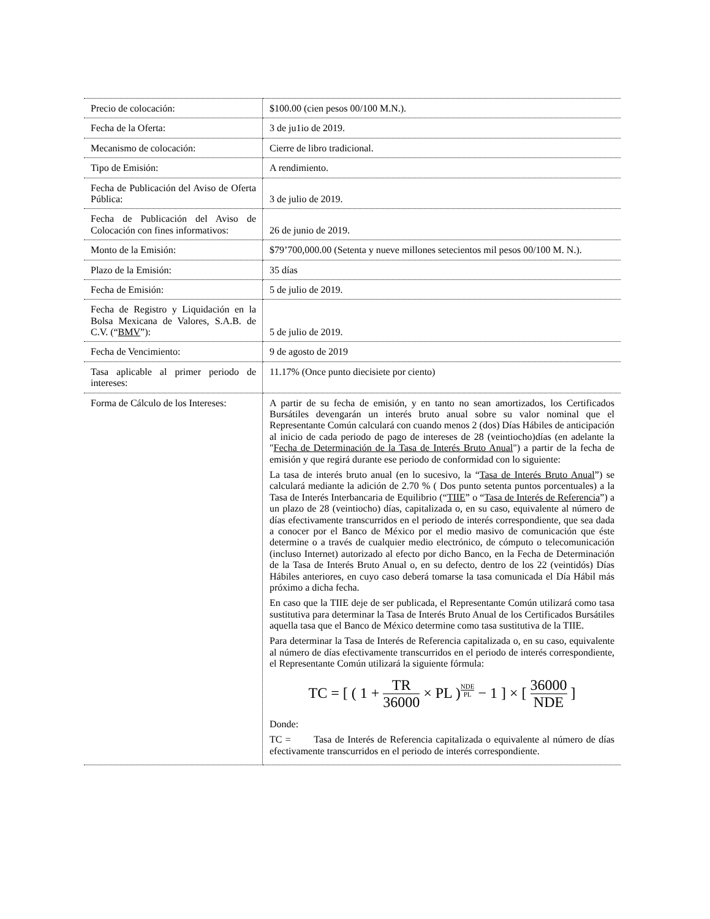| Precio de colocación: | $100.00 (cien pesos 00/100 M.N.). |
| Fecha de la Oferta: | 3 de ju1io de 2019. |
| Mecanismo de colocación: | Cierre de libro tradicional. |
| Tipo de Emisión: | A rendimiento. |
| Fecha de Publicación del Aviso de Oferta Pública: | 3 de julio de 2019. |
| Fecha de Publicación del Aviso de Colocación con fines informativos: | 26 de junio de 2019. |
| Monto de la Emisión: | $79’700,000.00 (Setenta y nueve millones setecientos mil pesos 00/100 M. N.). |
| Plazo de la Emisión: | 35 días |
| Fecha de Emisión: | 5 de julio de 2019. |
| Fecha de Registro y Liquidación en la Bolsa Mexicana de Valores, S.A.B. de C.V. (“ BMV ”): | 5 de julio de 2019. |
| Fecha de Vencimiento: | 9 de agosto de 2019 |
| Tasa aplicable al primer periodo de intereses: | 11.17% (Once punto diecisiete por ciento) |
| Forma de Cálculo de los Intereses: | A partir de su fecha de emisión, y en tanto no sean amortizados, los Certificados Bursátiles devengarán un interés bruto anual sobre su valor nominal que el Representante Común calculará con cuando menos 2 (dos) Días Hábiles de anticipación al inicio de cada periodo de pago de intereses de 28 (veintiocho)días (en adelante la " Fecha de Determinación de la Tasa de Interés Bruto Anual ") a partir de la fecha de emisión y que regirá durante ese periodo de conformidad con lo siguiente: La tasa de interés bruto anual (en lo sucesivo, la “ Tasa de Interés Bruto Anual ”) se calculará mediante la adición de 2.70 % ( Dos punto setenta puntos porcentuales) a la Tasa de Interés Interbancaria de Equilibrio (“ TIIE ” o “ Tasa de Interés de Referencia ”) a un plazo de 28 (veintiocho) días, capitalizada o, en su caso, equivalente al número de días efectivamente transcurridos en el periodo de interés correspondiente, que sea dada a conocer por el Banco de México por el medio masivo de comunicación que éste determine o a través de cualquier medio electrónico, de cómputo o telecomunicación (incluso Internet) autorizado al efecto por dicho Banco, en la Fecha de Determinación de la Tasa de Interés Bruto Anual o, en su defecto, dentro de los 22 (veintidós) Días Hábiles anteriores, en cuyo caso deberá tomarse la tasa comunicada el Día Hábil más próximo a dicha fecha. En caso que la TIIE deje de ser publicada, el Representante Común utilizará como tasa sustitutiva para determinar la Tasa de Interés Bruto Anual de los Certificados Bursátiles aquella tasa que el Banco de México determine como tasa sustitutiva de la TIIE. Para determinar la Tasa de Interés de Referencia capitalizada o, en su caso, equivalente al número de días efectivamente transcurridos en el periodo de interés correspondiente, el Representante Común utilizará la siguiente fórmula: TC = [ ( 1 + TR 36000 × PL )<sup>NDEPL</sup> − 1 ] × [ 36000 NDE ] Donde: TC = Tasa de Interés de Referencia capitalizada o equivalente al número de días efectivamente transcurridos en el periodo de interés correspondiente. |